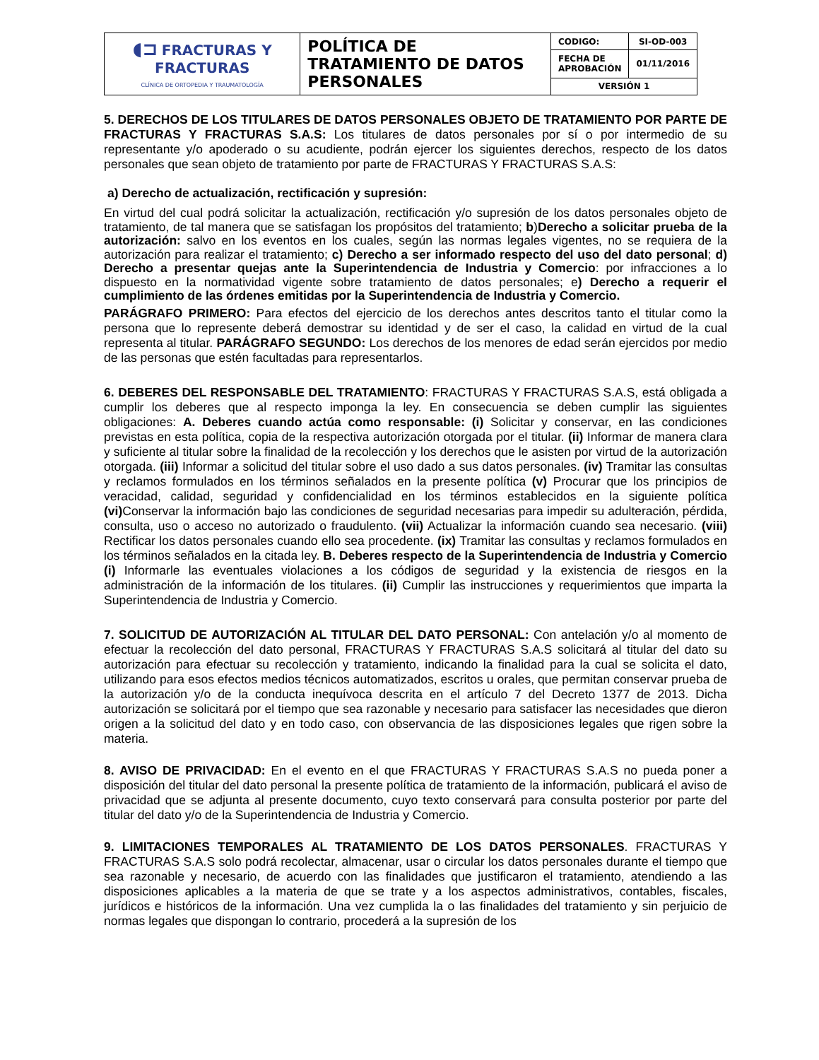| ◖⊐ FRACTURAS Y FRACTURAS CLÍNICA DE ORTOPEDIA Y TRAUMATOLOGÍA | POLÍTICA DE TRATAMIENTO DE DATOS PERSONALES | CODIGO: | SI-OD-003 |
| | | FECHA DE APROBACIÓN | 01/11/2016 |
| | | VERSIÓN 1 | |
5. DERECHOS DE LOS TITULARES DE DATOS PERSONALES OBJETO DE TRATAMIENTO POR PARTE DE FRACTURAS Y FRACTURAS S.A.S: Los titulares de datos personales por sí o por intermedio de su representante y/o apoderado o su acudiente, podrán ejercer los siguientes derechos, respecto de los datos personales que sean objeto de tratamiento por parte de FRACTURAS Y FRACTURAS S.A.S:
a) Derecho de actualización, rectificación y supresión:
En virtud del cual podrá solicitar la actualización, rectificación y/o supresión de los datos personales objeto de tratamiento, de tal manera que se satisfagan los propósitos del tratamiento; b)Derecho a solicitar prueba de la autorización: salvo en los eventos en los cuales, según las normas legales vigentes, no se requiera de la autorización para realizar el tratamiento; c) Derecho a ser informado respecto del uso del dato personal; d) Derecho a presentar quejas ante la Superintendencia de Industria y Comercio: por infracciones a lo dispuesto en la normatividad vigente sobre tratamiento de datos personales; e) Derecho a requerir el cumplimiento de las órdenes emitidas por la Superintendencia de Industria y Comercio.
PARÁGRAFO PRIMERO: Para efectos del ejercicio de los derechos antes descritos tanto el titular como la persona que lo represente deberá demostrar su identidad y de ser el caso, la calidad en virtud de la cual representa al titular. PARÁGRAFO SEGUNDO: Los derechos de los menores de edad serán ejercidos por medio de las personas que estén facultadas para representarlos.
6. DEBERES DEL RESPONSABLE DEL TRATAMIENTO: FRACTURAS Y FRACTURAS S.A.S, está obligada a cumplir los deberes que al respecto imponga la ley. En consecuencia se deben cumplir las siguientes obligaciones: A. Deberes cuando actúa como responsable: (i) Solicitar y conservar, en las condiciones previstas en esta política, copia de la respectiva autorización otorgada por el titular. (ii) Informar de manera clara y suficiente al titular sobre la finalidad de la recolección y los derechos que le asisten por virtud de la autorización otorgada. (iii) Informar a solicitud del titular sobre el uso dado a sus datos personales. (iv) Tramitar las consultas y reclamos formulados en los términos señalados en la presente política (v) Procurar que los principios de veracidad, calidad, seguridad y confidencialidad en los términos establecidos en la siguiente política (vi) Conservar la información bajo las condiciones de seguridad necesarias para impedir su adulteración, pérdida, consulta, uso o acceso no autorizado o fraudulento. (vii) Actualizar la información cuando sea necesario. (viii) Rectificar los datos personales cuando ello sea procedente. (ix) Tramitar las consultas y reclamos formulados en los términos señalados en la citada ley. B. Deberes respecto de la Superintendencia de Industria y Comercio (i) Informarle las eventuales violaciones a los códigos de seguridad y la existencia de riesgos en la administración de la información de los titulares. (ii) Cumplir las instrucciones y requerimientos que imparta la Superintendencia de Industria y Comercio.
7. SOLICITUD DE AUTORIZACIÓN AL TITULAR DEL DATO PERSONAL: Con antelación y/o al momento de efectuar la recolección del dato personal, FRACTURAS Y FRACTURAS S.A.S solicitará al titular del dato su autorización para efectuar su recolección y tratamiento, indicando la finalidad para la cual se solicita el dato, utilizando para esos efectos medios técnicos automatizados, escritos u orales, que permitan conservar prueba de la autorización y/o de la conducta inequívoca descrita en el artículo 7 del Decreto 1377 de 2013. Dicha autorización se solicitará por el tiempo que sea razonable y necesario para satisfacer las necesidades que dieron origen a la solicitud del dato y en todo caso, con observancia de las disposiciones legales que rigen sobre la materia.
8. AVISO DE PRIVACIDAD: En el evento en el que FRACTURAS Y FRACTURAS S.A.S no pueda poner a disposición del titular del dato personal la presente política de tratamiento de la información, publicará el aviso de privacidad que se adjunta al presente documento, cuyo texto conservará para consulta posterior por parte del titular del dato y/o de la Superintendencia de Industria y Comercio.
9. LIMITACIONES TEMPORALES AL TRATAMIENTO DE LOS DATOS PERSONALES. FRACTURAS Y FRACTURAS S.A.S solo podrá recolectar, almacenar, usar o circular los datos personales durante el tiempo que sea razonable y necesario, de acuerdo con las finalidades que justificaron el tratamiento, atendiendo a las disposiciones aplicables a la materia de que se trate y a los aspectos administrativos, contables, fiscales, jurídicos e históricos de la información. Una vez cumplida la o las finalidades del tratamiento y sin perjuicio de normas legales que dispongan lo contrario, procederá a la supresión de los